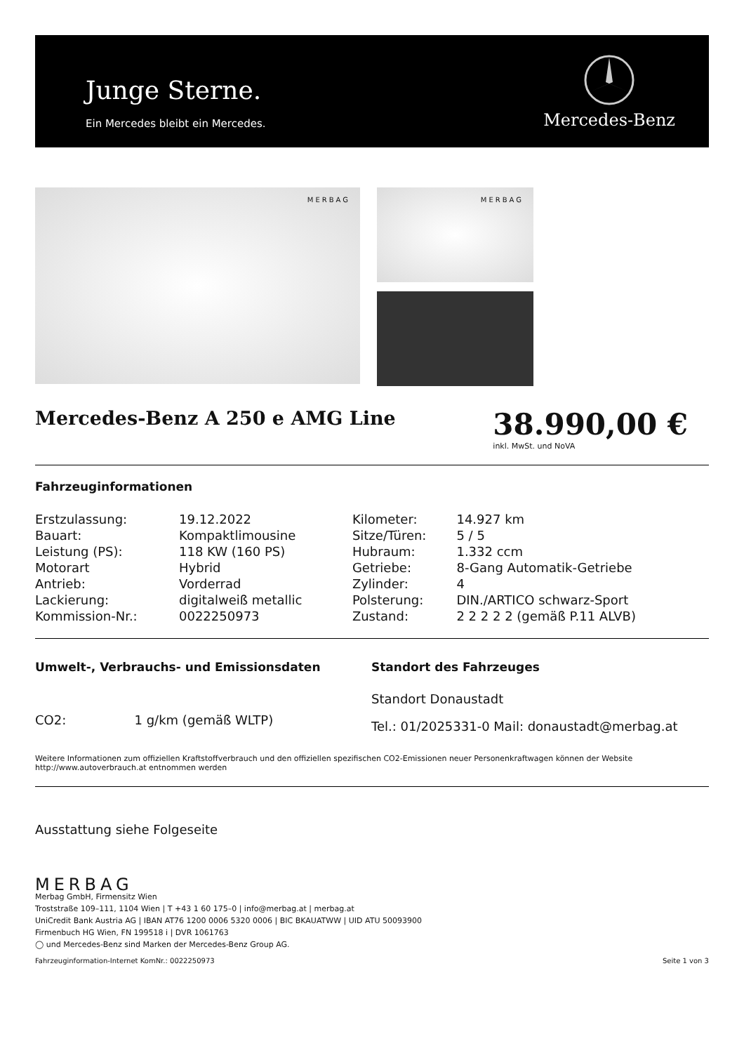Junge Sterne.
Ein Mercedes bleibt ein Mercedes.
Mercedes-Benz
MERBAG
MERBAG
Mercedes-Benz A 250 e AMG Line
38.990,00 €
inkl. MwSt. und NoVA
Fahrzeuginformationen
| Erstzulassung: | 19.12.2022 | Kilometer: | 14.927 km |
| Bauart: | Kompaktlimousine | Sitze/Türen: | 5 / 5 |
| Leistung (PS): | 118 KW (160 PS) | Hubraum: | 1.332 ccm |
| Motorart | Hybrid | Getriebe: | 8-Gang Automatik-Getriebe |
| Antrieb: | Vorderrad | Zylinder: | 4 |
| Lackierung: | digitalweiß metallic | Polsterung: | DIN./ARTICO schwarz-Sport |
| Kommission-Nr.: | 0022250973 | Zustand: | 2 2 2 2 2 (gemäß P.11 ALVB) |
Umwelt-, Verbrauchs- und Emissionsdaten
CO2: 1 g/km (gemäß WLTP)
Standort des Fahrzeuges
Standort Donaustadt
Tel.: 01/2025331-0 Mail: donaustadt@merbag.at
Weitere Informationen zum offiziellen Kraftstoffverbrauch und den offiziellen spezifischen CO2-Emissionen neuer Personenkraftwagen können der Website http://www.autoverbrauch.at entnommen werden
Ausstattung siehe Folgeseite
MERBAG
Merbag GmbH, Firmensitz Wien
Troststraße 109–111, 1104 Wien | T +43 1 60 175–0 | info@merbag.at | merbag.at
UniCredit Bank Austria AG | IBAN AT76 1200 0006 5320 0006 | BIC BKAUATWW | UID ATU 50093900
Firmenbuch HG Wien, FN 199518 i | DVR 1061763
◯ und Mercedes-Benz sind Marken der Mercedes-Benz Group AG.
Fahrzeuginformation-Internet KomNr.: 0022250973 Seite 1 von 3